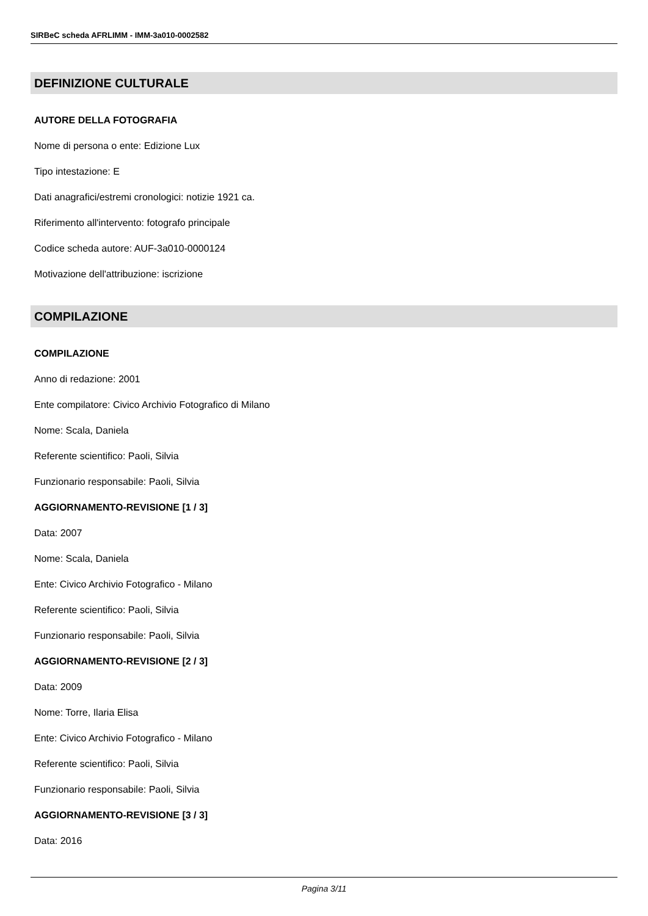SIRBeC scheda AFRLIMM - IMM-3a010-0002582
DEFINIZIONE CULTURALE
AUTORE DELLA FOTOGRAFIA
Nome di persona o ente: Edizione Lux
Tipo intestazione: E
Dati anagrafici/estremi cronologici: notizie 1921 ca.
Riferimento all'intervento: fotografo principale
Codice scheda autore: AUF-3a010-0000124
Motivazione dell'attribuzione: iscrizione
COMPILAZIONE
COMPILAZIONE
Anno di redazione: 2001
Ente compilatore: Civico Archivio Fotografico di Milano
Nome: Scala, Daniela
Referente scientifico: Paoli, Silvia
Funzionario responsabile: Paoli, Silvia
AGGIORNAMENTO-REVISIONE [1 / 3]
Data: 2007
Nome: Scala, Daniela
Ente: Civico Archivio Fotografico - Milano
Referente scientifico: Paoli, Silvia
Funzionario responsabile: Paoli, Silvia
AGGIORNAMENTO-REVISIONE [2 / 3]
Data: 2009
Nome: Torre, Ilaria Elisa
Ente: Civico Archivio Fotografico - Milano
Referente scientifico: Paoli, Silvia
Funzionario responsabile: Paoli, Silvia
AGGIORNAMENTO-REVISIONE [3 / 3]
Data: 2016
Pagina 3/11